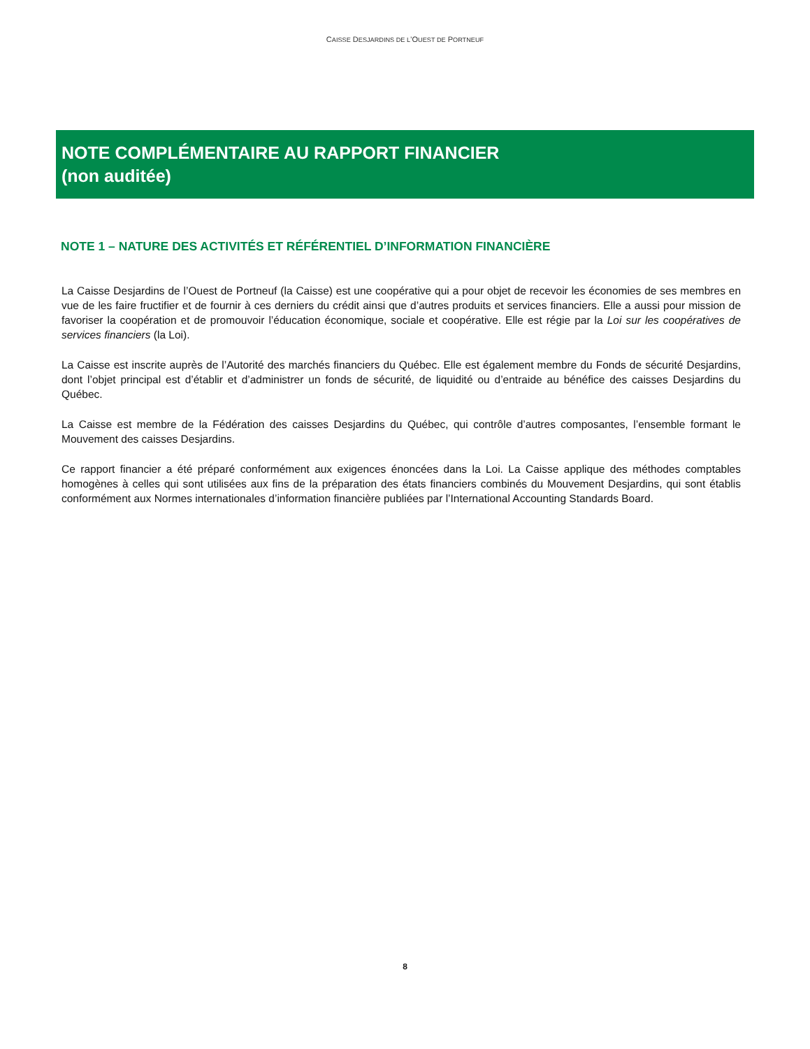CAISSE DESJARDINS DE L’OUEST DE PORTNEUF
NOTE COMPLÉMENTAIRE AU RAPPORT FINANCIER
(non auditée)
NOTE 1 – NATURE DES ACTIVITÉS ET RÉFÉRENTIEL D’INFORMATION FINANCIÈRE
La Caisse Desjardins de l’Ouest de Portneuf (la Caisse) est une coopérative qui a pour objet de recevoir les économies de ses membres en vue de les faire fructifier et de fournir à ces derniers du crédit ainsi que d’autres produits et services financiers. Elle a aussi pour mission de favoriser la coopération et de promouvoir l’éducation économique, sociale et coopérative. Elle est régie par la Loi sur les coopératives de services financiers (la Loi).
La Caisse est inscrite auprès de l’Autorité des marchés financiers du Québec. Elle est également membre du Fonds de sécurité Desjardins, dont l’objet principal est d’établir et d’administrer un fonds de sécurité, de liquidité ou d’entraide au bénéfice des caisses Desjardins du Québec.
La Caisse est membre de la Fédération des caisses Desjardins du Québec, qui contrôle d’autres composantes, l’ensemble formant le Mouvement des caisses Desjardins.
Ce rapport financier a été préparé conformément aux exigences énoncées dans la Loi. La Caisse applique des méthodes comptables homogènes à celles qui sont utilisées aux fins de la préparation des états financiers combinés du Mouvement Desjardins, qui sont établis conformément aux Normes internationales d’information financière publiées par l’International Accounting Standards Board.
8